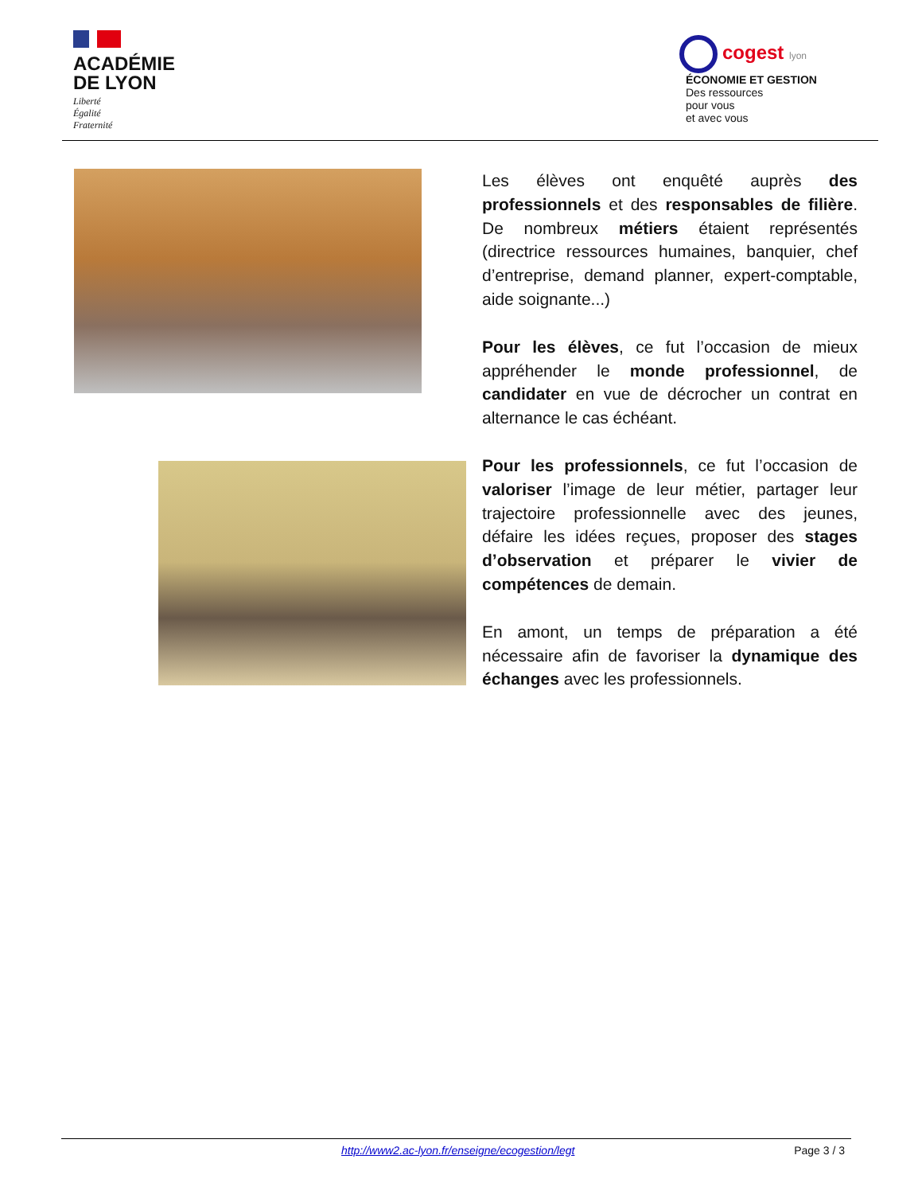ACADÉMIE
DE LYON
Liberté
Égalité
Fraternité
cogest lyon
ÉCONOMIE ET GESTION
Des ressources
pour vous
et avec vous
Les élèves ont enquêté auprès des professionnels et des responsables de filière. De nombreux métiers étaient représentés (directrice ressources humaines, banquier, chef d’entreprise, demand planner, expert-comptable, aide soignante...)
Pour les élèves, ce fut l’occasion de mieux appréhender le monde professionnel, de candidater en vue de décrocher un contrat en alternance le cas échéant.
Pour les professionnels, ce fut l’occasion de valoriser l’image de leur métier, partager leur trajectoire professionnelle avec des jeunes, défaire les idées reçues, proposer des stages d’observation et préparer le vivier de compétences de demain.
En amont, un temps de préparation a été nécessaire afin de favoriser la dynamique des échanges avec les professionnels.
http://www2.ac-lyon.fr/enseigne/ecogestion/legt Page 3 / 3